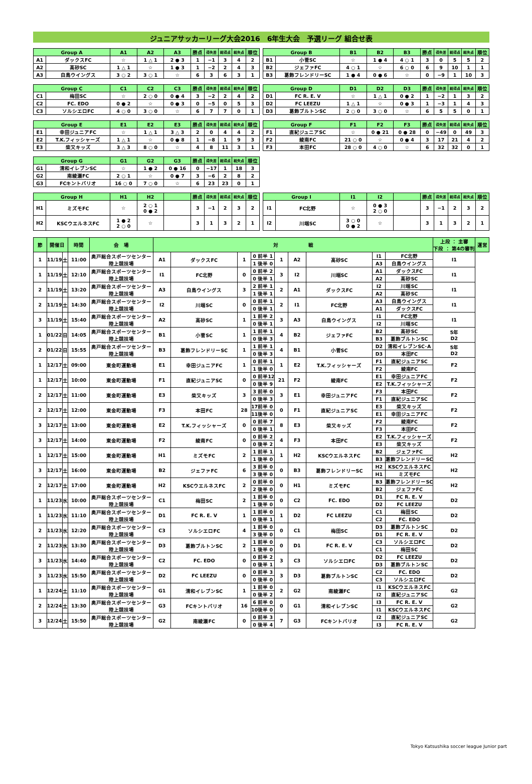ジュニアサッカーリーグ大会2016　6年生大会　予選リーグ 組合せ表
| Group A | | A1 | A2 | A3 | 勝点 | 得失差 | 総得点 | 総失点 | 順位 |
| --- | --- | --- | --- | --- | --- | --- | --- | --- | --- |
| A1 | ダックスFC | ☆ | 1 △ 1 | 2 ● 3 | 1 | −1 | 3 | 4 | 2 |
| A2 | 高砂SC | 1 △ 1 | ☆ | 1 ● 3 | 1 | −2 | 2 | 4 | 3 |
| A3 | 白鳥ウイングス | 3 ○ 2 | 3 ○ 1 | ☆ | 6 | 3 | 6 | 3 | 1 |
| Group B | | B1 | B2 | B3 | 勝点 | 得失差 | 総得点 | 総失点 | 順位 |
| --- | --- | --- | --- | --- | --- | --- | --- | --- | --- |
| B1 | 小菅SC | ☆ | 1 ● 4 | 4 ○ 1 | 3 | 0 | 5 | 5 | 2 |
| B2 | ジェファFC | 4 ○ 1 | ☆ | 6 ○ 0 | 6 | 9 | 10 | 1 | 1 |
| B3 | 葛飾フレンドリーSC | 1 ● 4 | 0 ● 6 | ☆ | 0 | −9 | 1 | 10 | 3 |
| Group C | | C1 | C2 | C3 | 勝点 | 得失差 | 総得点 | 総失点 | 順位 |
| --- | --- | --- | --- | --- | --- | --- | --- | --- | --- |
| C1 | 梅田SC | ☆ | 2 ○ 0 | 0 ● 4 | 3 | −2 | 2 | 4 | 2 |
| C2 | FC. EDO | 0 ● 2 | ☆ | 0 ● 3 | 0 | −5 | 0 | 5 | 3 |
| C3 | ソルシエロFC | 4 ○ 0 | 3 ○ 0 | ☆ | 6 | 7 | 7 | 0 | 1 |
| Group D | | D1 | D2 | D3 | 勝点 | 得失差 | 総得点 | 総失点 | 順位 |
| --- | --- | --- | --- | --- | --- | --- | --- | --- | --- |
| D1 | FC R. E. V | ☆ | 1 △ 1 | 0 ● 2 | 1 | −2 | 1 | 3 | 2 |
| D2 | FC LEEZU | 1 △ 1 | ☆ | 0 ● 3 | 1 | −3 | 1 | 4 | 3 |
| D3 | 葛飾ブルトンSC | 2 ○ 0 | 3 ○ 0 | ☆ | 6 | 5 | 5 | 0 | 1 |
| Group E | | E1 | E2 | E3 | 勝点 | 得失差 | 総得点 | 総失点 | 順位 |
| --- | --- | --- | --- | --- | --- | --- | --- | --- | --- |
| E1 | 幸田ジュニアFC | ☆ | 1 △ 1 | 3 △ 3 | 2 | 0 | 4 | 4 | 2 |
| E2 | T.K.フィッシャーズ | 1 △ 1 | ☆ | 0 ● 8 | 1 | −8 | 1 | 9 | 3 |
| E3 | 柴又キッズ | 3 △ 3 | 8 ○ 0 | ☆ | 4 | 8 | 11 | 3 | 1 |
| Group F | | F1 | F2 | F3 | 勝点 | 得失差 | 総得点 | 総失点 | 順位 |
| --- | --- | --- | --- | --- | --- | --- | --- | --- | --- |
| F1 | 直紀ジュニアSC | ☆ | 0 ● 21 | 0 ● 28 | 0 | −49 | 0 | 49 | 3 |
| F2 | 綾南FC | 21 ○ 0 | ☆ | 0 ● 4 | 3 | 17 | 21 | 4 | 2 |
| F3 | 本田FC | 28 ○ 0 | 4 ○ 0 | ☆ | 6 | 32 | 32 | 0 | 1 |
| Group G | | G1 | G2 | G3 | 勝点 | 得失差 | 総得点 | 総失点 | 順位 |
| --- | --- | --- | --- | --- | --- | --- | --- | --- | --- |
| G1 | 清和イレブンSC | ☆ | 1 ● 2 | 0 ● 16 | 0 | −17 | 1 | 18 | 3 |
| G2 | 南綾瀬FC | 2 ○ 1 | ☆ | 0 ● 7 | 3 | −6 | 2 | 8 | 2 |
| G3 | FCキントバリオ | 16 ○ 0 | 7 ○ 0 | ☆ | 6 | 23 | 23 | 0 | 1 |
| Group H | | H1 | H2 | | 勝点 | 得失差 | 総得点 | 総失点 | 順位 |
| --- | --- | --- | --- | --- | --- | --- | --- | --- | --- |
| H1 | ミズモFC | ☆ | 2 ○ 1 0 ● 2 | | 3 | −1 | 2 | 3 | 2 |
| H2 | KSCウエルネスFC | 1 ● 2 2 ○ 0 | ☆ | | 3 | 1 | 3 | 2 | 1 |
| Group I | | I1 | I2 | | 勝点 | 得失差 | 総得点 | 総失点 | 順位 |
| --- | --- | --- | --- | --- | --- | --- | --- | --- | --- |
| I1 | FC北野 | ☆ | 0 ● 3 2 ○ 0 | | 3 | −1 | 2 | 3 | 2 |
| I2 | 川端SC | 3 ○ 0 0 ● 2 | ☆ | | 3 | 1 | 3 | 2 | 1 |
| 節 | 開催日 | | 時間 | 会 場 | 対 戦 | | | | | | | | | | | 上段 ： 主審 下段 ： 第4の審判 | 運営 |
| --- | --- | --- | --- | --- | --- | --- | --- | --- | --- | --- | --- | --- | --- | --- | --- | --- | --- |
| 1 | 11/19 | 土 | 11:00 | 奥戸総合スポーツセンター 陸上競技場 | A1 | ダックスFC | 1 | 0 | 前半 | 1 | 1 | A2 | 高砂SC | I1 | FC北野 | I1 | |
| | | | | | | | | 1 | 後半 | 0 | | | | A3 | 白鳥ウイングス | | |
| 1 | 11/19 | 土 | 12:10 | 奥戸総合スポーツセンター 陸上競技場 | I1 | FC北野 | 0 | 0 | 前半 | 2 | 3 | I2 | 川端SC | A1 | ダックスFC | I1 | |
| | | | | | | | | 0 | 後半 | 1 | | | | A2 | 高砂SC | | |
| 2 | 11/19 | 土 | 13:20 | 奥戸総合スポーツセンター 陸上競技場 | A3 | 白鳥ウイングス | 3 | 2 | 前半 | 1 | 2 | A1 | ダックスFC | I2 | 川端SC | I1 | |
| | | | | | | | | 1 | 後半 | 1 | | | | A2 | 高砂SC | | |
| 2 | 11/19 | 土 | 14:30 | 奥戸総合スポーツセンター 陸上競技場 | I2 | 川端SC | 0 | 0 | 前半 | 1 | 2 | I1 | FC北野 | A3 | 白鳥ウイングス | I1 | |
| | | | | | | | | 0 | 後半 | 1 | | | | A1 | ダックスFC | | |
| 3 | 11/19 | 土 | 15:40 | 奥戸総合スポーツセンター 陸上競技場 | A2 | 高砂SC | 1 | 1 | 前半 | 2 | 3 | A3 | 白鳥ウイングス | I1 | FC北野 | I1 | |
| | | | | | | | | 0 | 後半 | 1 | | | | I2 | 川端SC | | |
| 1 | 01/22 | 日 | 14:05 | 奥戸総合スポーツセンター 陸上競技場 | B1 | 小菅SC | 1 | 1 | 前半 | 1 | 4 | B2 | ジェファFC | B2 | 高砂SC | 5年 D2 | |
| | | | | | | | | 0 | 後半 | 3 | | | | B3 | 葛飾ブルトンSC | | |
| 2 | 01/22 | 日 | 15:55 | 奥戸総合スポーツセンター 陸上競技場 | B3 | 葛飾フレンドリーSC | 1 | 1 | 前半 | 1 | 4 | B1 | 小菅SC | D2 | 清和イレブンSC･A | 5年 D2 | |
| | | | | | | | | 0 | 後半 | 3 | | | | D3 | 本田FC | | |
| 1 | 12/17 | 土 | 09:00 | 東金町運動場 | E1 | 幸田ジュニアFC | 1 | 0 | 前半 | 1 | 1 | E2 | T.K.フィッシャーズ | F1 | 直紀ジュニアSC | F2 | |
| | | | | | | | | 1 | 後半 | 0 | | | | F2 | 綾南FC | | |
| 1 | 12/17 | 土 | 10:00 | 東金町運動場 | F1 | 直紀ジュニアSC | 0 | 0 | 前半 | 12 | 21 | F2 | 綾南FC | E1 | 幸田ジュニアFC | F2 | |
| | | | | | | | | 0 | 後半 | 9 | | | | E2 | T.K.フィッシャーズ | | |
| 2 | 12/17 | 土 | 11:00 | 東金町運動場 | E3 | 柴又キッズ | 3 | 3 | 前半 | 0 | 3 | E1 | 幸田ジュニアFC | F3 | 本田FC | F2 | |
| | | | | | | | | 0 | 後半 | 3 | | | | F1 | 直紀ジュニアSC | | |
| 2 | 12/17 | 土 | 12:00 | 東金町運動場 | F3 | 本田FC | 28 | 17 | 前半 | 0 | 0 | F1 | 直紀ジュニアSC | E3 | 柴又キッズ | F2 | |
| | | | | | | | | 11 | 後半 | 0 | | | | E1 | 幸田ジュニアFC | | |
| 3 | 12/17 | 土 | 13:00 | 東金町運動場 | E2 | T.K.フィッシャーズ | 0 | 0 | 前半 | 7 | 8 | E3 | 柴又キッズ | F2 | 綾南FC | F2 | |
| | | | | | | | | 0 | 後半 | 1 | | | | F3 | 本田FC | | |
| 3 | 12/17 | 土 | 14:00 | 東金町運動場 | F2 | 綾南FC | 0 | 0 | 前半 | 2 | 4 | F3 | 本田FC | E2 | T.K.フィッシャーズ | F2 | |
| | | | | | | | | 0 | 後半 | 2 | | | | E3 | 柴又キッズ | | |
| 1 | 12/17 | 土 | 15:00 | 東金町運動場 | H1 | ミズモFC | 2 | 1 | 前半 | 1 | 1 | H2 | KSCウエルネスFC | B2 | ジェファFC | H2 | |
| | | | | | | | | 1 | 後半 | 0 | | | | B3 | 葛飾フレンドリーSC | | |
| 3 | 12/17 | 土 | 16:00 | 東金町運動場 | B2 | ジェファFC | 6 | 3 | 前半 | 0 | 0 | B3 | 葛飾フレンドリーSC | H2 | KSCウエルネスFC | H2 | |
| | | | | | | | | 3 | 後半 | 0 | | | | H1 | ミズモFC | | |
| 2 | 12/17 | 土 | 17:00 | 東金町運動場 | H2 | KSCウエルネスFC | 2 | 0 | 前半 | 0 | 0 | H1 | ミズモFC | B3 | 葛飾フレンドリーSC | H2 | |
| | | | | | | | | 2 | 後半 | 0 | | | | B2 | ジェファFC | | |
| 1 | 11/23 | 水 | 10:00 | 奥戸総合スポーツセンター 陸上競技場 | C1 | 梅田SC | 2 | 1 | 前半 | 0 | 0 | C2 | FC. EDO | D1 | FC R. E. V | D2 | |
| | | | | | | | | 1 | 後半 | 0 | | | | D2 | FC LEEZU | | |
| 1 | 11/23 | 水 | 11:10 | 奥戸総合スポーツセンター 陸上競技場 | D1 | FC R. E. V | 1 | 1 | 前半 | 0 | 1 | D2 | FC LEEZU | C1 | 梅田SC | D2 | |
| | | | | | | | | 0 | 後半 | 1 | | | | C2 | FC. EDO | | |
| 2 | 11/23 | 水 | 12:20 | 奥戸総合スポーツセンター 陸上競技場 | C3 | ソルシエロFC | 4 | 1 | 前半 | 0 | 0 | C1 | 梅田SC | D3 | 葛飾ブルトンSC | D2 | |
| | | | | | | | | 3 | 後半 | 0 | | | | D1 | FC R. E. V | | |
| 2 | 11/23 | 水 | 13:30 | 奥戸総合スポーツセンター 陸上競技場 | D3 | 葛飾ブルトンSC | 2 | 1 | 前半 | 0 | 0 | D1 | FC R. E. V | C3 | ソルシエロFC | D2 | |
| | | | | | | | | 1 | 後半 | 0 | | | | C1 | 梅田SC | | |
| 3 | 11/23 | 水 | 14:40 | 奥戸総合スポーツセンター 陸上競技場 | C2 | FC. EDO | 0 | 0 | 前半 | 2 | 3 | C3 | ソルシエロFC | D2 | FC LEEZU | D2 | |
| | | | | | | | | 0 | 後半 | 1 | | | | D3 | 葛飾ブルトンSC | | |
| 3 | 11/23 | 水 | 15:50 | 奥戸総合スポーツセンター 陸上競技場 | D2 | FC LEEZU | 0 | 0 | 前半 | 3 | 3 | D3 | 葛飾ブルトンSC | C2 | FC. EDO | D2 | |
| | | | | | | | | 0 | 後半 | 0 | | | | C3 | ソルシエロFC | | |
| 1 | 12/24 | 土 | 11:10 | 奥戸総合スポーツセンター 陸上競技場 | G1 | 清和イレブンSC | 1 | 1 | 前半 | 0 | 2 | G2 | 南綾瀬FC | I1 | KSCウエルネスFC | G2 | |
| | | | | | | | | 0 | 後半 | 2 | | | | I2 | 直紀ジュニアSC | | |
| 2 | 12/24 | 土 | 13:30 | 奥戸総合スポーツセンター 陸上競技場 | G3 | FCキントバリオ | 16 | 6 | 前半 | 0 | 0 | G1 | 清和イレブンSC | I3 | FC R. E. V | G2 | |
| | | | | | | | | 10 | 後半 | 0 | | | | I1 | KSCウエルネスFC | | |
| 3 | 12/24 | 土 | 15:50 | 奥戸総合スポーツセンター 陸上競技場 | G2 | 南綾瀬FC | 0 | 0 | 前半 | 3 | 7 | G3 | FCキントバリオ | I2 | 直紀ジュニアSC | G2 | |
| | | | | | | | | 0 | 後半 | 4 | | | | I3 | FC R. E. V | | |
Tokyo Katsushika soccer league Junior part